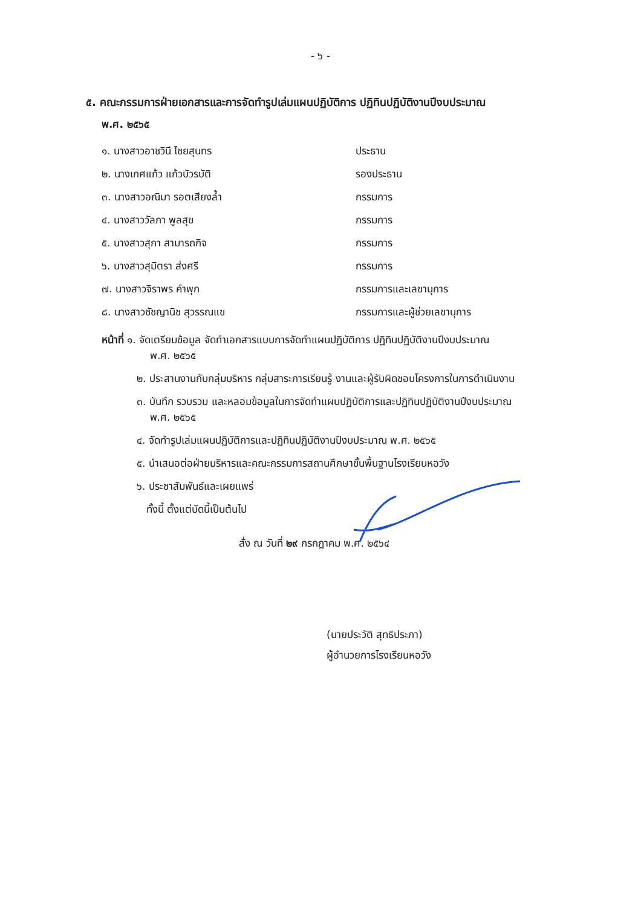- ๖ -
๕. คณะกรรมการฝ่ายเอกสารและการจัดทำรูปเล่มแผนปฏิบัติการ ปฏิทินปฏิบัติงานปีงบประมาณ
พ.ศ. ๒๕๖๕
| ๑. นางสาวอาชวินี ไชยสุนทร | ประธาน |
| ๒. นางเกศแก้ว แก้วบัวรบัติ | รองประธาน |
| ๓. นางสาวอณิมา รอตเสียงล้ำ | กรรมการ |
| ๔. นางสาววัลภา พูลสุข | กรรมการ |
| ๕. นางสาวสุภา สามารถกิจ | กรรมการ |
| ๖. นางสาวสุมิตรา ส่งศรี | กรรมการ |
| ๗. นางสาวจิราพร คำพุก | กรรมการและเลขานุการ |
| ๘. นางสาวชัชญานิช สุวรรณแข | กรรมการและผู้ช่วยเลขานุการ |
หน้าที่ ๑. จัดเตรียมข้อมูล จัดทำเอกสารแบบการจัดทำแผนปฏิบัติการ ปฏิทินปฏิบัติงานปีงบประมาณ
พ.ศ. ๒๕๖๕
๒. ประสานงานกับกลุ่มบริหาร กลุ่มสาระการเรียนรู้ งานและผู้รับผิดชอบโครงการในการดำเนินงาน
๓. บันทึก รวบรวม และหลอมข้อมูลในการจัดทำแผนปฏิบัติการและปฏิทินปฏิบัติงานปีงบประมาณ
พ.ศ. ๒๕๖๕
๔. จัดทำรูปเล่มแผนปฏิบัติการและปฏิทินปฏิบัติงานปีงบประมาณ พ.ศ. ๒๕๖๕
๕. นำเสนอต่อฝ่ายบริหารและคณะกรรมการสถานศึกษาขั้นพื้นฐานโรงเรียนหอวัง
๖. ประชาสัมพันธ์และเผยแพร่
ทั้งนี้ ตั้งแต่บัดนี้เป็นต้นไป
สั่ง ณ วันที่ ๒๙ กรกฎาคม พ.ศ. ๒๕๖๔
(นายประวัติ สุทธิประภา)
ผู้อำนวยการโรงเรียนหอวัง